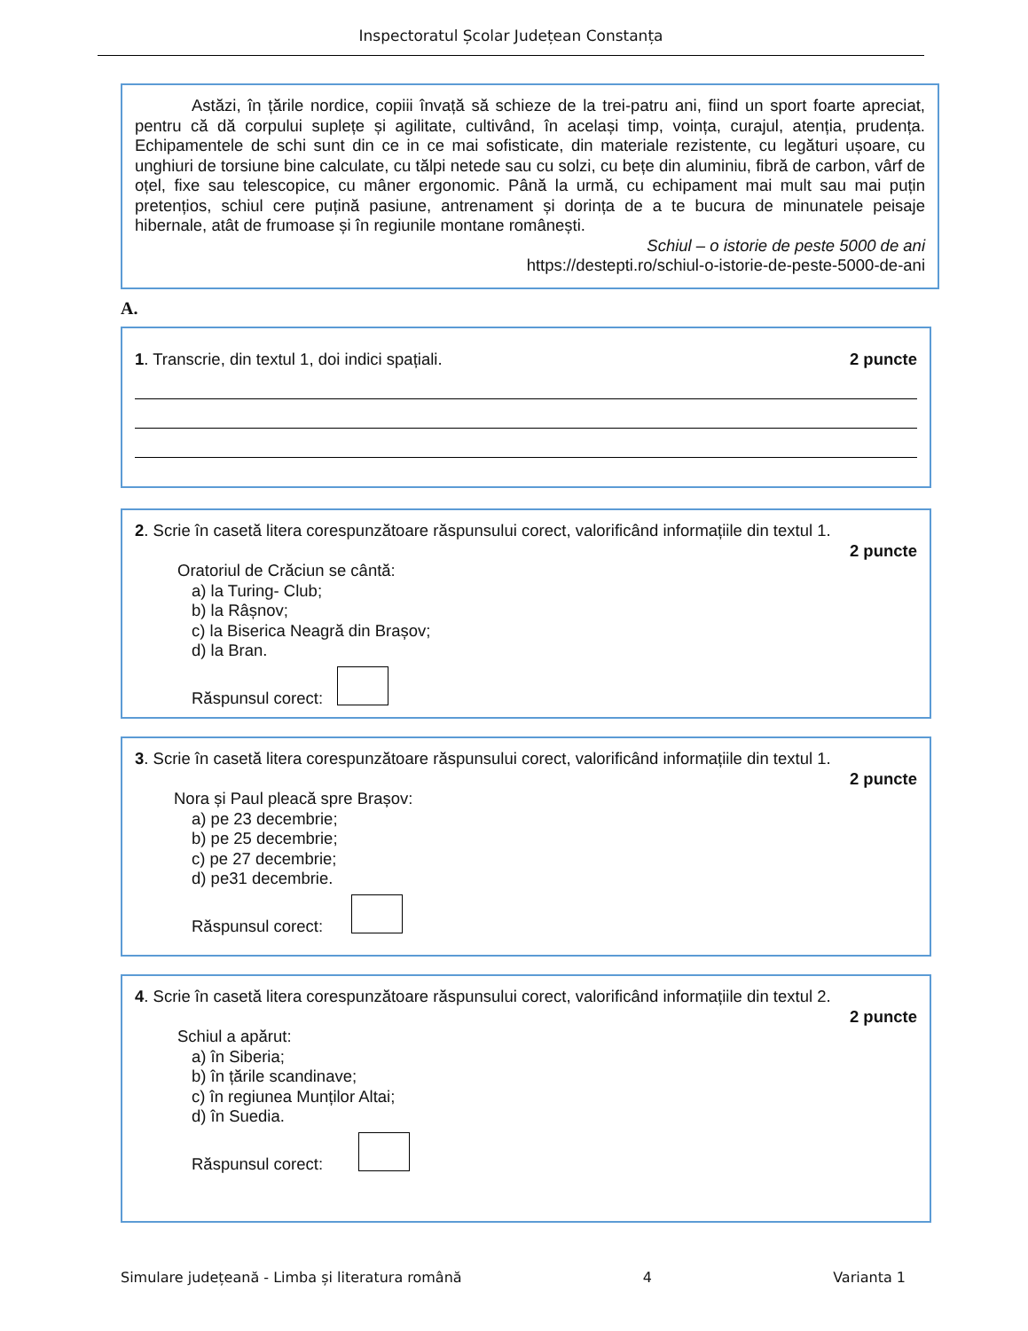Inspectoratul Școlar Județean Constanța
Astăzi, în țările nordice, copiii învață să schieze de la trei-patru ani, fiind un sport foarte apreciat, pentru că dă corpului suplețe și agilitate, cultivând, în același timp, voința, curajul, atenția, prudența. Echipamentele de schi sunt din ce in ce mai sofisticate, din materiale rezistente, cu legături ușoare, cu unghiuri de torsiune bine calculate, cu tălpi netede sau cu solzi, cu bețe din aluminiu, fibră de carbon, vârf de oțel, fixe sau telescopice, cu mâner ergonomic. Până la urmă, cu echipament mai mult sau mai puțin pretențios, schiul cere puțină pasiune, antrenament și dorința de a te bucura de minunatele peisaje hibernale, atât de frumoase și în regiunile montane românești.
Schiul – o istorie de peste 5000 de ani
https://destepti.ro/schiul-o-istorie-de-peste-5000-de-ani
A.
1. Transcrie, din textul 1, doi indici spațiali. 2 puncte
2. Scrie în casetă litera corespunzătoare răspunsului corect, valorificând informațiile din textul 1.
2 puncte
Oratoriul de Crăciun se cântă:
a) la Turing- Club;
b) la Râșnov;
c) la Biserica Neagră din Brașov;
d) la Bran.
Răspunsul corect:
3. Scrie în casetă litera corespunzătoare răspunsului corect, valorificând informațiile din textul 1.
2 puncte
Nora și Paul pleacă spre Brașov:
a) pe 23 decembrie;
b) pe 25 decembrie;
c) pe 27 decembrie;
d) pe31 decembrie.
Răspunsul corect:
4. Scrie în casetă litera corespunzătoare răspunsului corect, valorificând informațiile din textul 2.
2 puncte
Schiul a apărut:
a) în Siberia;
b) în țările scandinave;
c) în regiunea Munților Altai;
d) în Suedia.
Răspunsul corect:
Simulare județeană - Limba și literatura română 4 Varianta 1